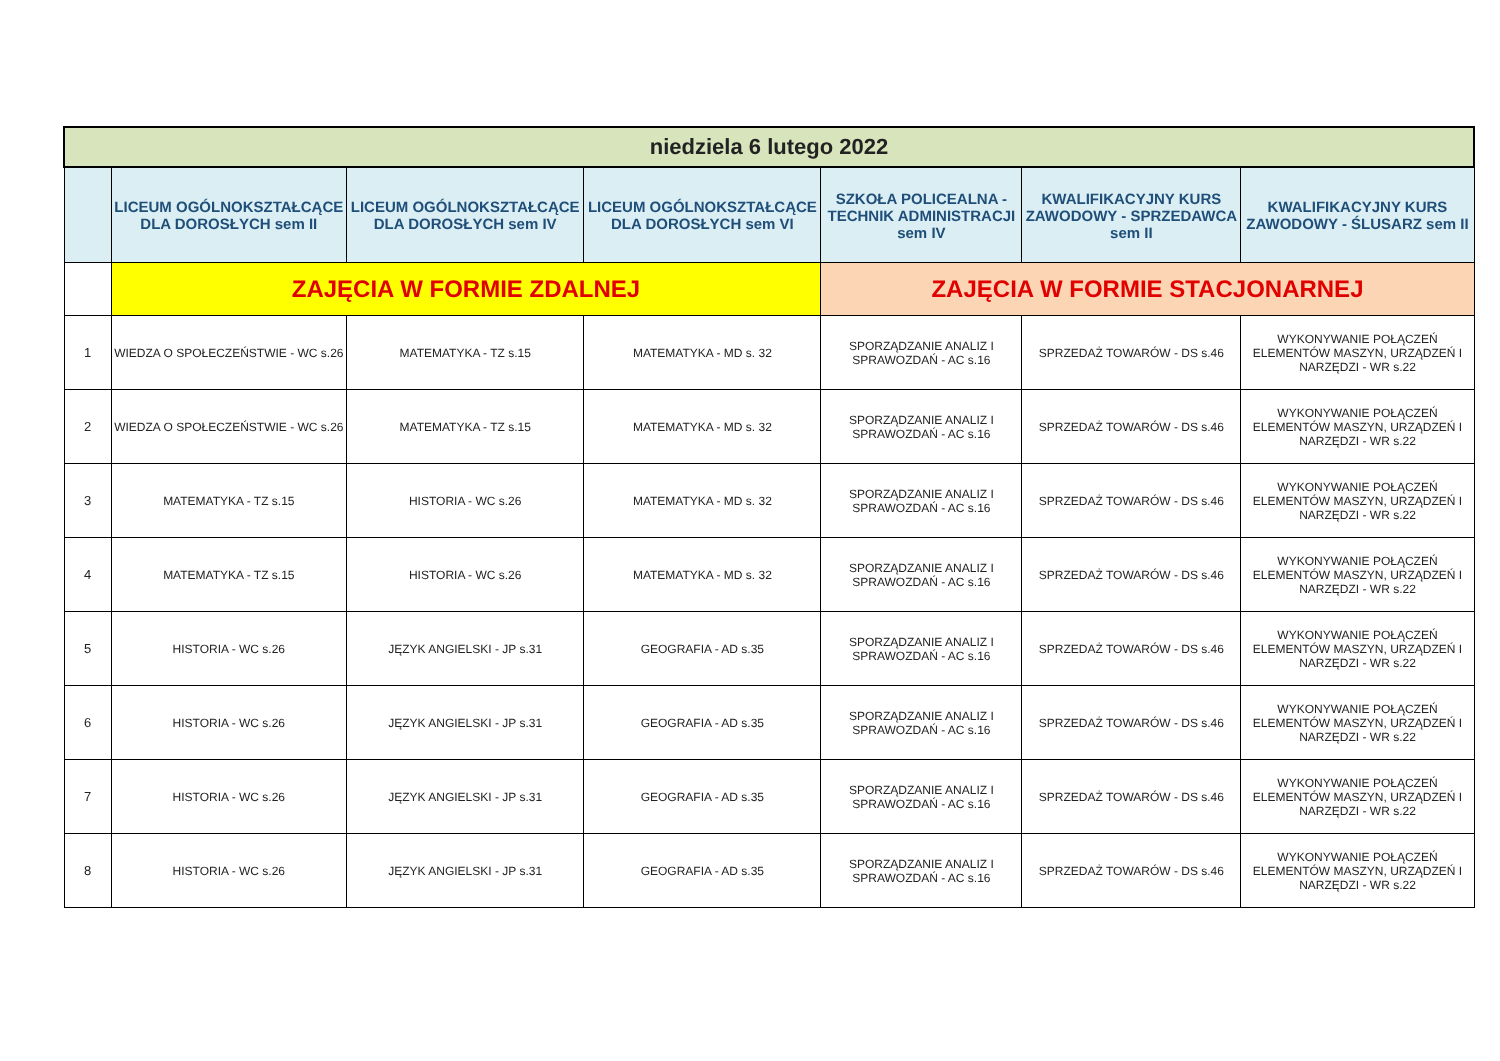| niedziela 6 lutego 2022 | | | | | | |
| --- | --- | --- | --- | --- | --- | --- |
| | LICEUM OGÓLNOKSZTAŁCĄCE DLA DOROSŁYCH sem II | LICEUM OGÓLNOKSZTAŁCĄCE DLA DOROSŁYCH sem IV | LICEUM OGÓLNOKSZTAŁCĄCE DLA DOROSŁYCH sem VI | SZKOŁA POLICEALNA - TECHNIK ADMINISTRACJI sem IV | KWALIFIKACYJNY KURS ZAWODOWY - SPRZEDAWCA sem II | KWALIFIKACYJNY KURS ZAWODOWY - ŚLUSARZ sem II |
| | ZAJĘCIA W FORMIE ZDALNEJ | | | ZAJĘCIA W FORMIE STACJONARNEJ | | |
| 1 | WIEDZA O SPOŁECZEŃSTWIE - WC s.26 | MATEMATYKA - TZ s.15 | MATEMATYKA - MD s. 32 | SPORZĄDZANIE ANALIZ I SPRAWOZDAŃ - AC s.16 | SPRZEDAŻ TOWARÓW - DS s.46 | WYKONYWANIE POŁĄCZEŃ ELEMENTÓW MASZYN, URZĄDZEŃ I NARZĘDZI - WR s.22 |
| 2 | WIEDZA O SPOŁECZEŃSTWIE - WC s.26 | MATEMATYKA - TZ s.15 | MATEMATYKA - MD s. 32 | SPORZĄDZANIE ANALIZ I SPRAWOZDAŃ - AC s.16 | SPRZEDAŻ TOWARÓW - DS s.46 | WYKONYWANIE POŁĄCZEŃ ELEMENTÓW MASZYN, URZĄDZEŃ I NARZĘDZI - WR s.22 |
| 3 | MATEMATYKA - TZ s.15 | HISTORIA - WC s.26 | MATEMATYKA - MD s. 32 | SPORZĄDZANIE ANALIZ I SPRAWOZDAŃ - AC s.16 | SPRZEDAŻ TOWARÓW - DS s.46 | WYKONYWANIE POŁĄCZEŃ ELEMENTÓW MASZYN, URZĄDZEŃ I NARZĘDZI - WR s.22 |
| 4 | MATEMATYKA - TZ s.15 | HISTORIA - WC s.26 | MATEMATYKA - MD s. 32 | SPORZĄDZANIE ANALIZ I SPRAWOZDAŃ - AC s.16 | SPRZEDAŻ TOWARÓW - DS s.46 | WYKONYWANIE POŁĄCZEŃ ELEMENTÓW MASZYN, URZĄDZEŃ I NARZĘDZI - WR s.22 |
| 5 | HISTORIA - WC s.26 | JĘZYK ANGIELSKI - JP s.31 | GEOGRAFIA - AD s.35 | SPORZĄDZANIE ANALIZ I SPRAWOZDAŃ - AC s.16 | SPRZEDAŻ TOWARÓW - DS s.46 | WYKONYWANIE POŁĄCZEŃ ELEMENTÓW MASZYN, URZĄDZEŃ I NARZĘDZI - WR s.22 |
| 6 | HISTORIA - WC s.26 | JĘZYK ANGIELSKI - JP s.31 | GEOGRAFIA - AD s.35 | SPORZĄDZANIE ANALIZ I SPRAWOZDAŃ - AC s.16 | SPRZEDAŻ TOWARÓW - DS s.46 | WYKONYWANIE POŁĄCZEŃ ELEMENTÓW MASZYN, URZĄDZEŃ I NARZĘDZI - WR s.22 |
| 7 | HISTORIA - WC s.26 | JĘZYK ANGIELSKI - JP s.31 | GEOGRAFIA - AD s.35 | SPORZĄDZANIE ANALIZ I SPRAWOZDAŃ - AC s.16 | SPRZEDAŻ TOWARÓW - DS s.46 | WYKONYWANIE POŁĄCZEŃ ELEMENTÓW MASZYN, URZĄDZEŃ I NARZĘDZI - WR s.22 |
| 8 | HISTORIA - WC s.26 | JĘZYK ANGIELSKI - JP s.31 | GEOGRAFIA - AD s.35 | SPORZĄDZANIE ANALIZ I SPRAWOZDAŃ - AC s.16 | SPRZEDAŻ TOWARÓW - DS s.46 | WYKONYWANIE POŁĄCZEŃ ELEMENTÓW MASZYN, URZĄDZEŃ I NARZĘDZI - WR s.22 |